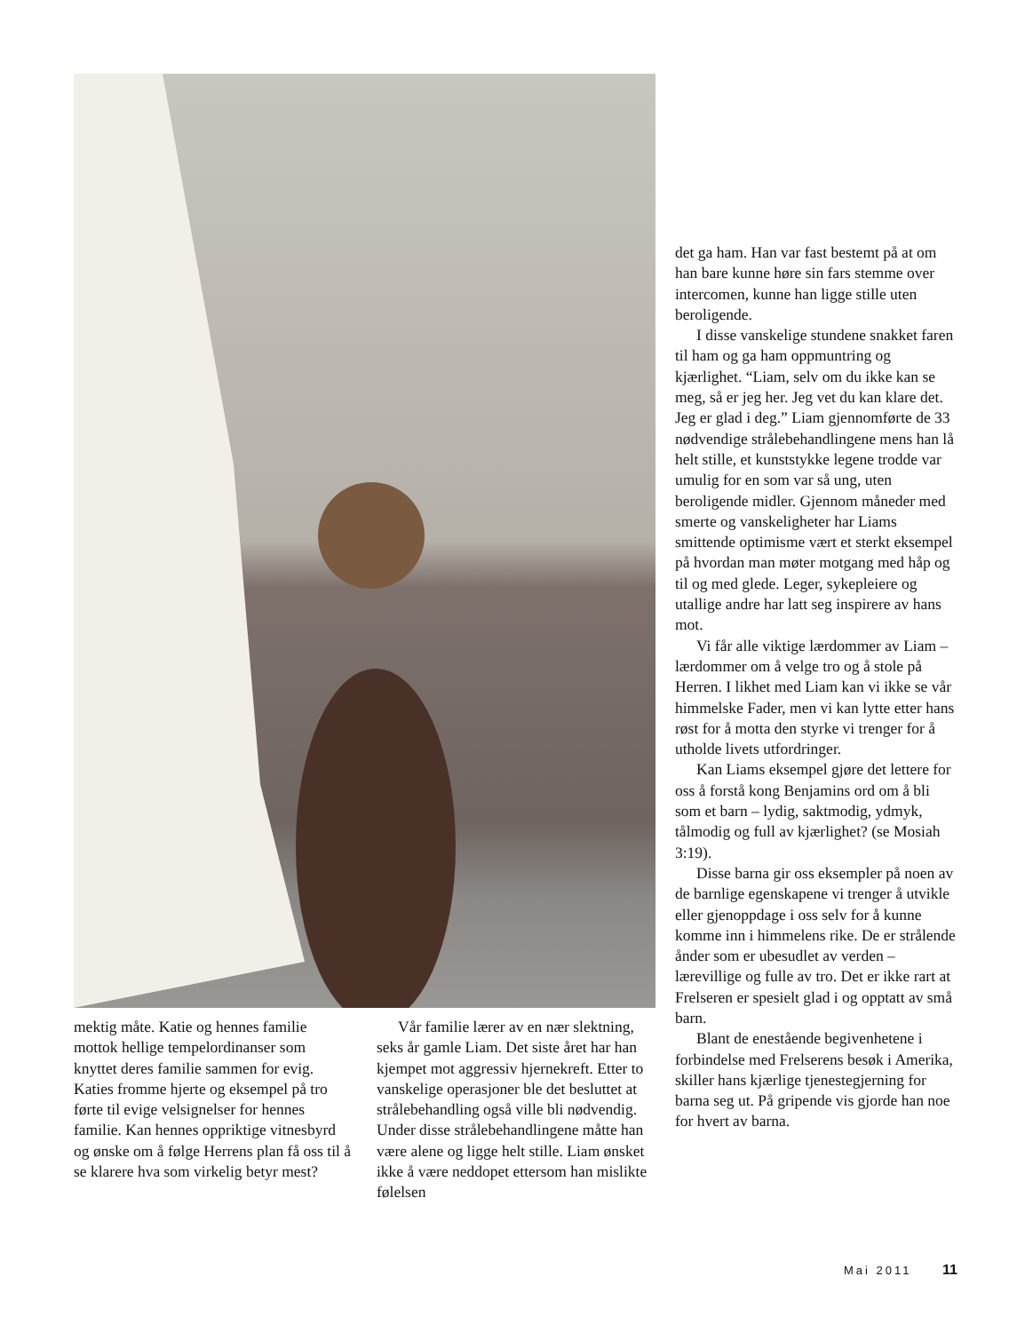mektig måte. Katie og hennes familie mottok hellige tempelordinanser som knyttet deres familie sammen for evig. Katies fromme hjerte og eksempel på tro førte til evige velsignelser for hennes familie. Kan hennes oppriktige vitnesbyrd og ønske om å følge Herrens plan få oss til å se klarere hva som virkelig betyr mest?
Vår familie lærer av en nær slektning, seks år gamle Liam. Det siste året har han kjempet mot aggressiv hjernekreft. Etter to vanskelige operasjoner ble det besluttet at strålebehandling også ville bli nødvendig. Under disse strålebehandlingene måtte han være alene og ligge helt stille. Liam ønsket ikke å være neddopet ettersom han mislikte følelsen
det ga ham. Han var fast bestemt på at om han bare kunne høre sin fars stemme over intercomen, kunne han ligge stille uten beroligende.
I disse vanskelige stundene snakket faren til ham og ga ham oppmuntring og kjærlighet. “Liam, selv om du ikke kan se meg, så er jeg her. Jeg vet du kan klare det. Jeg er glad i deg.” Liam gjennomførte de 33 nødvendige strålebehandlingene mens han lå helt stille, et kunststykke legene trodde var umulig for en som var så ung, uten beroligende midler. Gjennom måneder med smerte og vanskeligheter har Liams smittende optimisme vært et sterkt eksempel på hvordan man møter motgang med håp og til og med glede. Leger, sykepleiere og utallige andre har latt seg inspirere av hans mot.
Vi får alle viktige lærdommer av Liam – lærdommer om å velge tro og å stole på Herren. I likhet med Liam kan vi ikke se vår himmelske Fader, men vi kan lytte etter hans røst for å motta den styrke vi trenger for å utholde livets utfordringer.
Kan Liams eksempel gjøre det lettere for oss å forstå kong Benjamins ord om å bli som et barn – lydig, saktmodig, ydmyk, tålmodig og full av kjærlighet? (se Mosiah 3:19).
Disse barna gir oss eksempler på noen av de barnlige egenskapene vi trenger å utvikle eller gjenoppdage i oss selv for å kunne komme inn i himmelens rike. De er strålende ånder som er ubesudlet av verden – lærevillige og fulle av tro. Det er ikke rart at Frelseren er spesielt glad i og opptatt av små barn.
Blant de enestående begivenhetene i forbindelse med Frelserens besøk i Amerika, skiller hans kjærlige tjenestegjerning for barna seg ut. På gripende vis gjorde han noe for hvert av barna.
Mai 2011 11